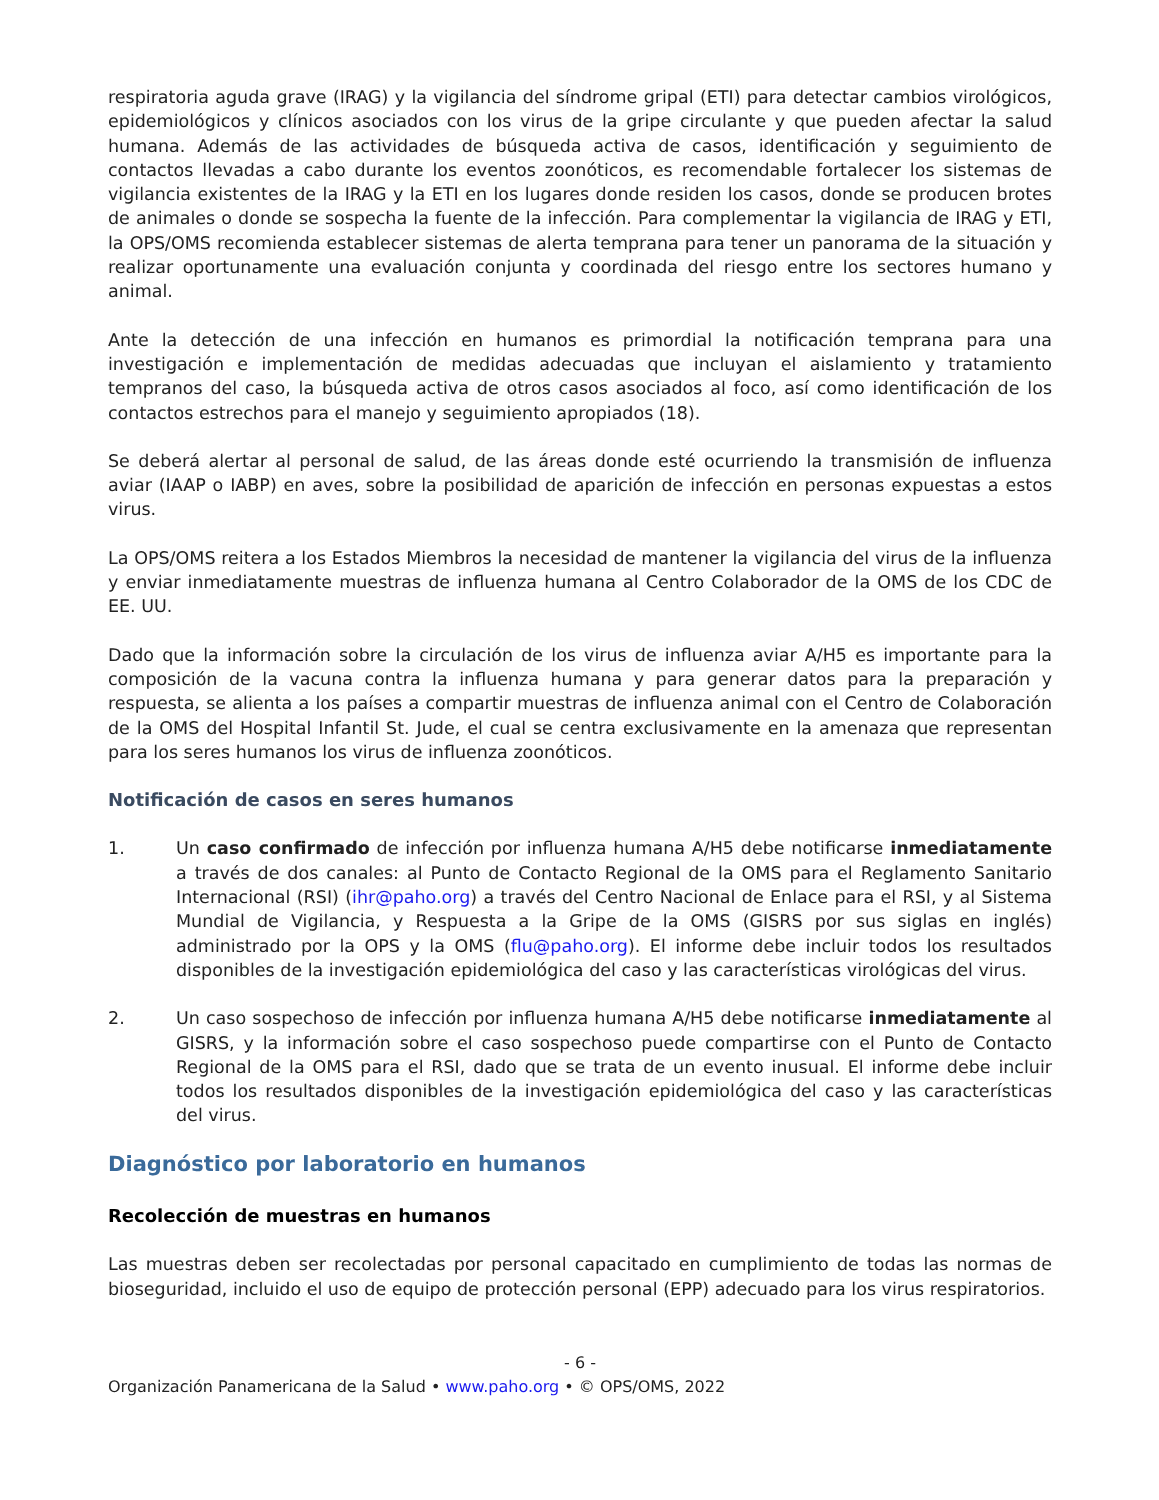respiratoria aguda grave (IRAG) y la vigilancia del síndrome gripal (ETI) para detectar cambios virológicos, epidemiológicos y clínicos asociados con los virus de la gripe circulante y que pueden afectar la salud humana. Además de las actividades de búsqueda activa de casos, identificación y seguimiento de contactos llevadas a cabo durante los eventos zoonóticos, es recomendable fortalecer los sistemas de vigilancia existentes de la IRAG y la ETI en los lugares donde residen los casos, donde se producen brotes de animales o donde se sospecha la fuente de la infección. Para complementar la vigilancia de IRAG y ETI, la OPS/OMS recomienda establecer sistemas de alerta temprana para tener un panorama de la situación y realizar oportunamente una evaluación conjunta y coordinada del riesgo entre los sectores humano y animal.
Ante la detección de una infección en humanos es primordial la notificación temprana para una investigación e implementación de medidas adecuadas que incluyan el aislamiento y tratamiento tempranos del caso, la búsqueda activa de otros casos asociados al foco, así como identificación de los contactos estrechos para el manejo y seguimiento apropiados (18).
Se deberá alertar al personal de salud, de las áreas donde esté ocurriendo la transmisión de influenza aviar (IAAP o IABP) en aves, sobre la posibilidad de aparición de infección en personas expuestas a estos virus.
La OPS/OMS reitera a los Estados Miembros la necesidad de mantener la vigilancia del virus de la influenza y enviar inmediatamente muestras de influenza humana al Centro Colaborador de la OMS de los CDC de EE. UU.
Dado que la información sobre la circulación de los virus de influenza aviar A/H5 es importante para la composición de la vacuna contra la influenza humana y para generar datos para la preparación y respuesta, se alienta a los países a compartir muestras de influenza animal con el Centro de Colaboración de la OMS del Hospital Infantil St. Jude, el cual se centra exclusivamente en la amenaza que representan para los seres humanos los virus de influenza zoonóticos.
Notificación de casos en seres humanos
1. Un caso confirmado de infección por influenza humana A/H5 debe notificarse inmediatamente a través de dos canales: al Punto de Contacto Regional de la OMS para el Reglamento Sanitario Internacional (RSI) (ihr@paho.org) a través del Centro Nacional de Enlace para el RSI, y al Sistema Mundial de Vigilancia, y Respuesta a la Gripe de la OMS (GISRS por sus siglas en inglés) administrado por la OPS y la OMS (flu@paho.org). El informe debe incluir todos los resultados disponibles de la investigación epidemiológica del caso y las características virológicas del virus.
2. Un caso sospechoso de infección por influenza humana A/H5 debe notificarse inmediatamente al GISRS, y la información sobre el caso sospechoso puede compartirse con el Punto de Contacto Regional de la OMS para el RSI, dado que se trata de un evento inusual. El informe debe incluir todos los resultados disponibles de la investigación epidemiológica del caso y las características del virus.
Diagnóstico por laboratorio en humanos
Recolección de muestras en humanos
Las muestras deben ser recolectadas por personal capacitado en cumplimiento de todas las normas de bioseguridad, incluido el uso de equipo de protección personal (EPP) adecuado para los virus respiratorios.
- 6 -
Organización Panamericana de la Salud • www.paho.org • © OPS/OMS, 2022